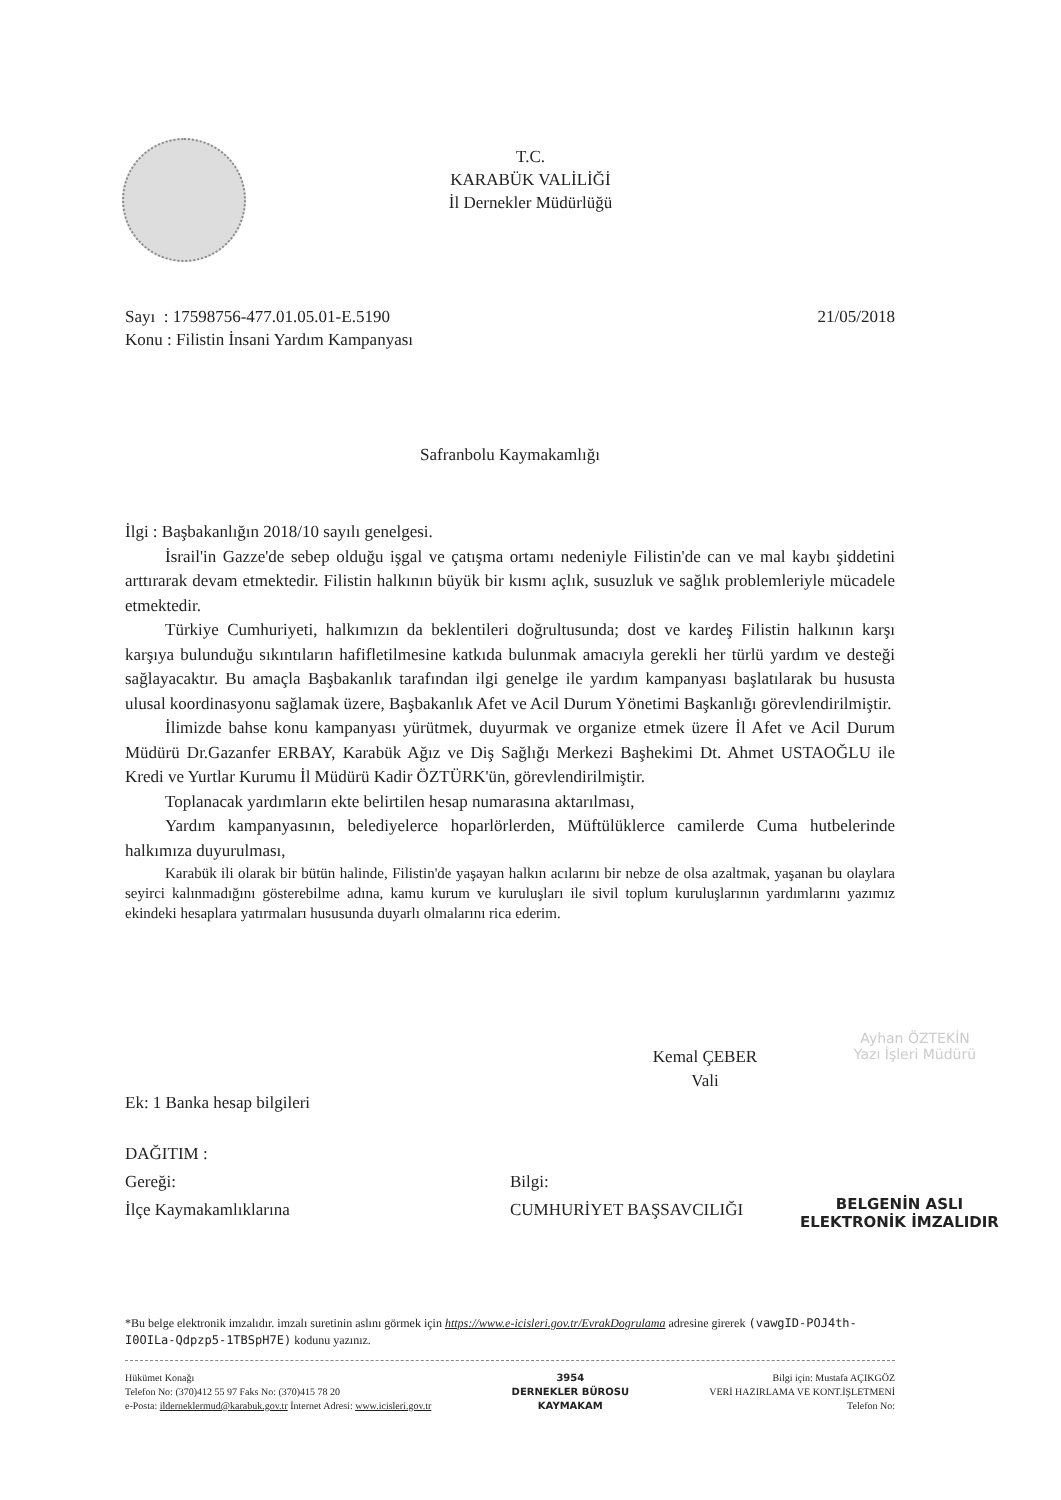T.C.
KARABÜK VALİLİĞİ
İl Dernekler Müdürlüğü
Sayı : 17598756-477.01.05.01-E.5190
Konu : Filistin İnsani Yardım Kampanyası
21/05/2018
Safranbolu Kaymakamlığı
İlgi : Başbakanlığın 2018/10 sayılı genelgesi.
İsrail'in Gazze'de sebep olduğu işgal ve çatışma ortamı nedeniyle Filistin'de can ve mal kaybı şiddetini arttırarak devam etmektedir. Filistin halkının büyük bir kısmı açlık, susuzluk ve sağlık problemleriyle mücadele etmektedir.
Türkiye Cumhuriyeti, halkımızın da beklentileri doğrultusunda; dost ve kardeş Filistin halkının karşı karşıya bulunduğu sıkıntıların hafifletilmesine katkıda bulunmak amacıyla gerekli her türlü yardım ve desteği sağlayacaktır. Bu amaçla Başbakanlık tarafından ilgi genelge ile yardım kampanyası başlatılarak bu hususta ulusal koordinasyonu sağlamak üzere, Başbakanlık Afet ve Acil Durum Yönetimi Başkanlığı görevlendirilmiştir.
İlimizde bahse konu kampanyası yürütmek, duyurmak ve organize etmek üzere İl Afet ve Acil Durum Müdürü Dr.Gazanfer ERBAY, Karabük Ağız ve Diş Sağlığı Merkezi Başhekimi Dt. Ahmet USTAOĞLU ile Kredi ve Yurtlar Kurumu İl Müdürü Kadir ÖZTÜRK'ün, görevlendirilmiştir.
Toplanacak yardımların ekte belirtilen hesap numarasına aktarılması,
Yardım kampanyasının, belediyelerce hoparlörlerden, Müftülüklerce camilerde Cuma hutbelerinde halkımıza duyurulması,
Karabük ili olarak bir bütün halinde, Filistin'de yaşayan halkın acılarını bir nebze de olsa azaltmak, yaşanan bu olaylara seyirci kalınmadığını gösterebilme adına, kamu kurum ve kuruluşları ile sivil toplum kuruluşlarının yardımlarını yazımız ekindeki hesaplara yatırmaları hususunda duyarlı olmalarını rica ederim.
Kemal ÇEBER
Vali
Ayhan ÖZTEKİN
Yazı İşleri Müdürü
Ek: 1 Banka hesap bilgileri
DAĞITIM :
Gereği:
İlçe Kaymakamlıklarına
Bilgi:
CUMHURİYET BAŞSAVCILIĞI
BELGENİN ASLI
ELEKTRONİK İMZALIDIR
*Bu belge elektronik imzalıdır. imzalı suretinin aslını görmek için https://www.e-icisleri.gov.tr/EvrakDogrulama adresine girerek (vawgID-POJ4th-I0OILa-Qdpzp5-1TBSpH7E) kodunu yazınız.
Hükümet Konağı
Telefon No: (370)412 55 97 Faks No: (370)415 78 20
e-Posta: ildernek­lermud@karabuk.gov.tr İnternet Adresi: www.icisleri.gov.tr
3954
DERNEKLER BÜROSU
KAYMAKAM
Bilgi için: Mustafa AÇIKGÖZ
VERİ HAZIRLAMA VE KONT.İŞLETMENİ
Telefon No: